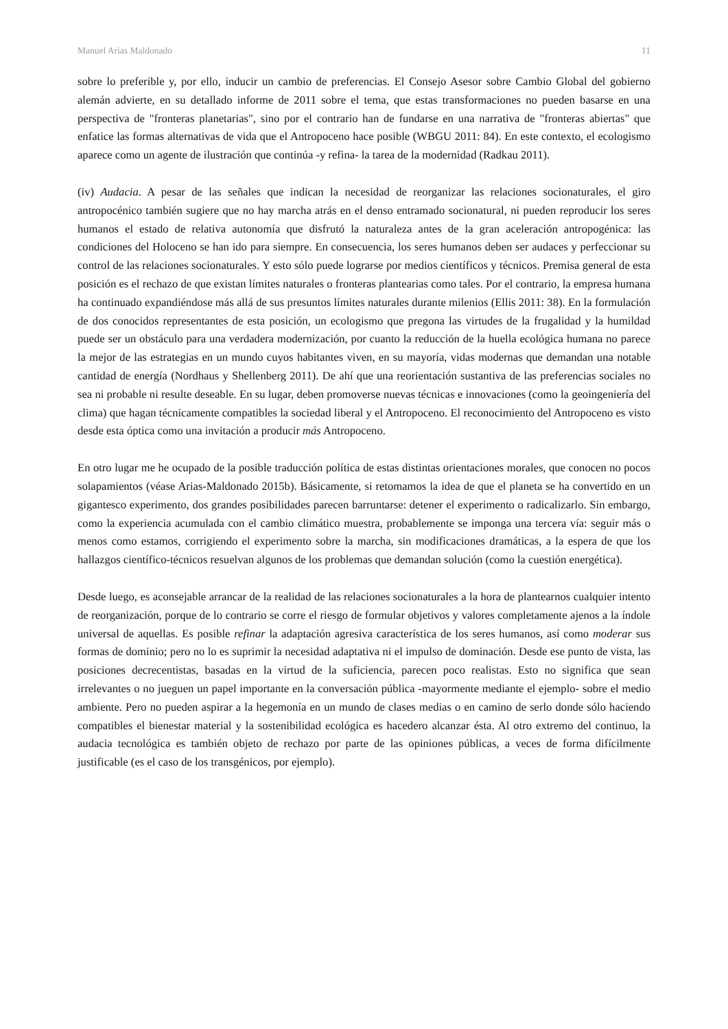Manuel Arias Maldonado 11
sobre lo preferible y, por ello, inducir un cambio de preferencias. El Consejo Asesor sobre Cambio Global del gobierno alemán advierte, en su detallado informe de 2011 sobre el tema, que estas transformaciones no pueden basarse en una perspectiva de "fronteras planetarias", sino por el contrario han de fundarse en una narrativa de "fronteras abiertas" que enfatice las formas alternativas de vida que el Antropoceno hace posible (WBGU 2011: 84). En este contexto, el ecologismo aparece como un agente de ilustración que continúa -y refina- la tarea de la modernidad (Radkau 2011).
(iv) Audacia. A pesar de las señales que indican la necesidad de reorganizar las relaciones socionaturales, el giro antropocénico también sugiere que no hay marcha atrás en el denso entramado socionatural, ni pueden reproducir los seres humanos el estado de relativa autonomía que disfrutó la naturaleza antes de la gran aceleración antropogénica: las condiciones del Holoceno se han ido para siempre. En consecuencia, los seres humanos deben ser audaces y perfeccionar su control de las relaciones socionaturales. Y esto sólo puede lograrse por medios científicos y técnicos. Premisa general de esta posición es el rechazo de que existan límites naturales o fronteras plantearias como tales. Por el contrario, la empresa humana ha continuado expandiéndose más allá de sus presuntos límites naturales durante milenios (Ellis 2011: 38). En la formulación de dos conocidos representantes de esta posición, un ecologismo que pregona las virtudes de la frugalidad y la humildad puede ser un obstáculo para una verdadera modernización, por cuanto la reducción de la huella ecológica humana no parece la mejor de las estrategias en un mundo cuyos habitantes viven, en su mayoría, vidas modernas que demandan una notable cantidad de energía (Nordhaus y Shellenberg 2011). De ahí que una reorientación sustantiva de las preferencias sociales no sea ni probable ni resulte deseable. En su lugar, deben promoverse nuevas técnicas e innovaciones (como la geoingeniería del clima) que hagan técnicamente compatibles la sociedad liberal y el Antropoceno. El reconocimiento del Antropoceno es visto desde esta óptica como una invitación a producir más Antropoceno.
En otro lugar me he ocupado de la posible traducción política de estas distintas orientaciones morales, que conocen no pocos solapamientos (véase Arias-Maldonado 2015b). Básicamente, si retomamos la idea de que el planeta se ha convertido en un gigantesco experimento, dos grandes posibilidades parecen barruntarse: detener el experimento o radicalizarlo. Sin embargo, como la experiencia acumulada con el cambio climático muestra, probablemente se imponga una tercera vía: seguir más o menos como estamos, corrigiendo el experimento sobre la marcha, sin modificaciones dramáticas, a la espera de que los hallazgos científico-técnicos resuelvan algunos de los problemas que demandan solución (como la cuestión energética).
Desde luego, es aconsejable arrancar de la realidad de las relaciones socionaturales a la hora de plantearnos cualquier intento de reorganización, porque de lo contrario se corre el riesgo de formular objetivos y valores completamente ajenos a la índole universal de aquellas. Es posible refinar la adaptación agresiva característica de los seres humanos, así como moderar sus formas de dominio; pero no lo es suprimir la necesidad adaptativa ni el impulso de dominación. Desde ese punto de vista, las posiciones decrecentistas, basadas en la virtud de la suficiencia, parecen poco realistas. Esto no significa que sean irrelevantes o no jueguen un papel importante en la conversación pública -mayormente mediante el ejemplo- sobre el medio ambiente. Pero no pueden aspirar a la hegemonía en un mundo de clases medias o en camino de serlo donde sólo haciendo compatibles el bienestar material y la sostenibilidad ecológica es hacedero alcanzar ésta. Al otro extremo del continuo, la audacia tecnológica es también objeto de rechazo por parte de las opiniones públicas, a veces de forma difícilmente justificable (es el caso de los transgénicos, por ejemplo).